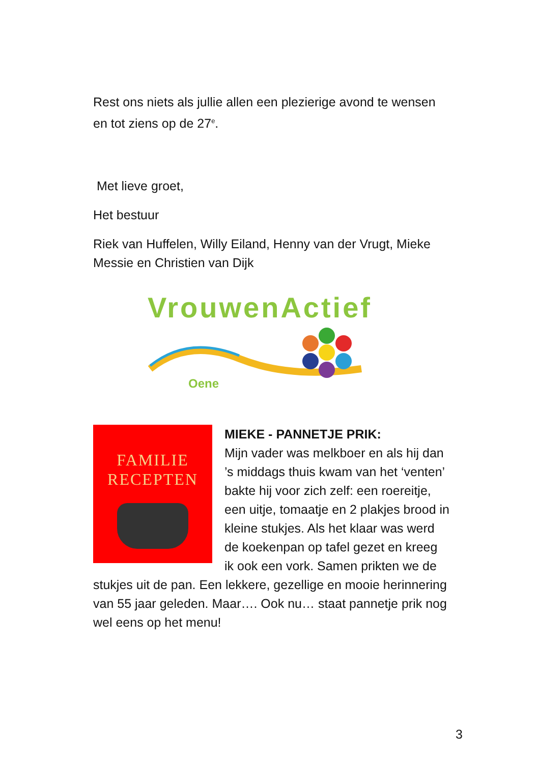Rest ons niets als jullie allen een plezierige avond te wensen en tot ziens op de 27<sup>e</sup>.
Met lieve groet,
Het bestuur
Riek van Huffelen, Willy Eiland, Henny van der Vrugt, Mieke Messie en Christien van Dijk
VrouwenActief
Oene
FAMILIE
RECEPTEN
MIEKE - PANNETJE PRIK:
Mijn vader was melkboer en als hij dan ’s middags thuis kwam van het ‘venten’ bakte hij voor zich zelf: een roereitje, een uitje, tomaatje en 2 plakjes brood in kleine stukjes. Als het klaar was werd de koekenpan op tafel gezet en kreeg ik ook een vork. Samen prikten we de stukjes uit de pan. Een lekkere, gezellige en mooie herinnering van 55 jaar geleden. Maar…. Ook nu… staat pannetje prik nog wel eens op het menu!
3